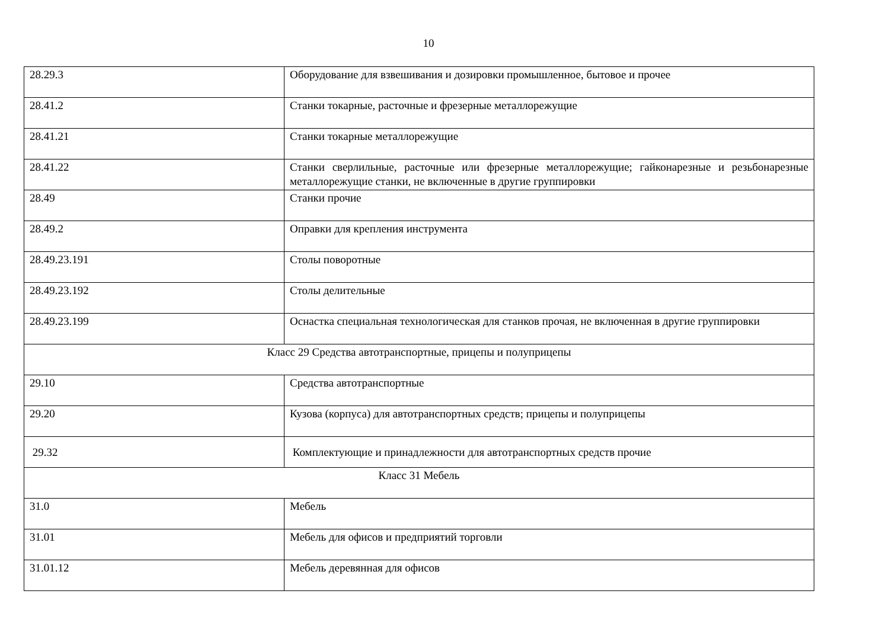10
| 28.29.3 | Оборудование для взвешивания и дозировки промышленное, бытовое и прочее |
| 28.41.2 | Станки токарные, расточные и фрезерные металлорежущие |
| 28.41.21 | Станки токарные металлорежущие |
| 28.41.22 | Станки сверлильные, расточные или фрезерные металлорежущие; гайконарезные и резьбонарезные металлорежущие станки, не включенные в другие группировки |
| 28.49 | Станки прочие |
| 28.49.2 | Оправки для крепления инструмента |
| 28.49.23.191 | Столы поворотные |
| 28.49.23.192 | Столы делительные |
| 28.49.23.199 | Оснастка специальная технологическая для станков прочая, не включенная в другие группировки |
| Класс 29 Средства автотранспортные, прицепы и полуприцепы | |
| 29.10 | Средства автотранспортные |
| 29.20 | Кузова (корпуса) для автотранспортных средств; прицепы и полуприцепы |
| 29.32 | Комплектующие и принадлежности для автотранспортных средств прочие |
| Класс 31 Мебель | |
| 31.0 | Мебель |
| 31.01 | Мебель для офисов и предприятий торговли |
| 31.01.12 | Мебель деревянная для офисов |